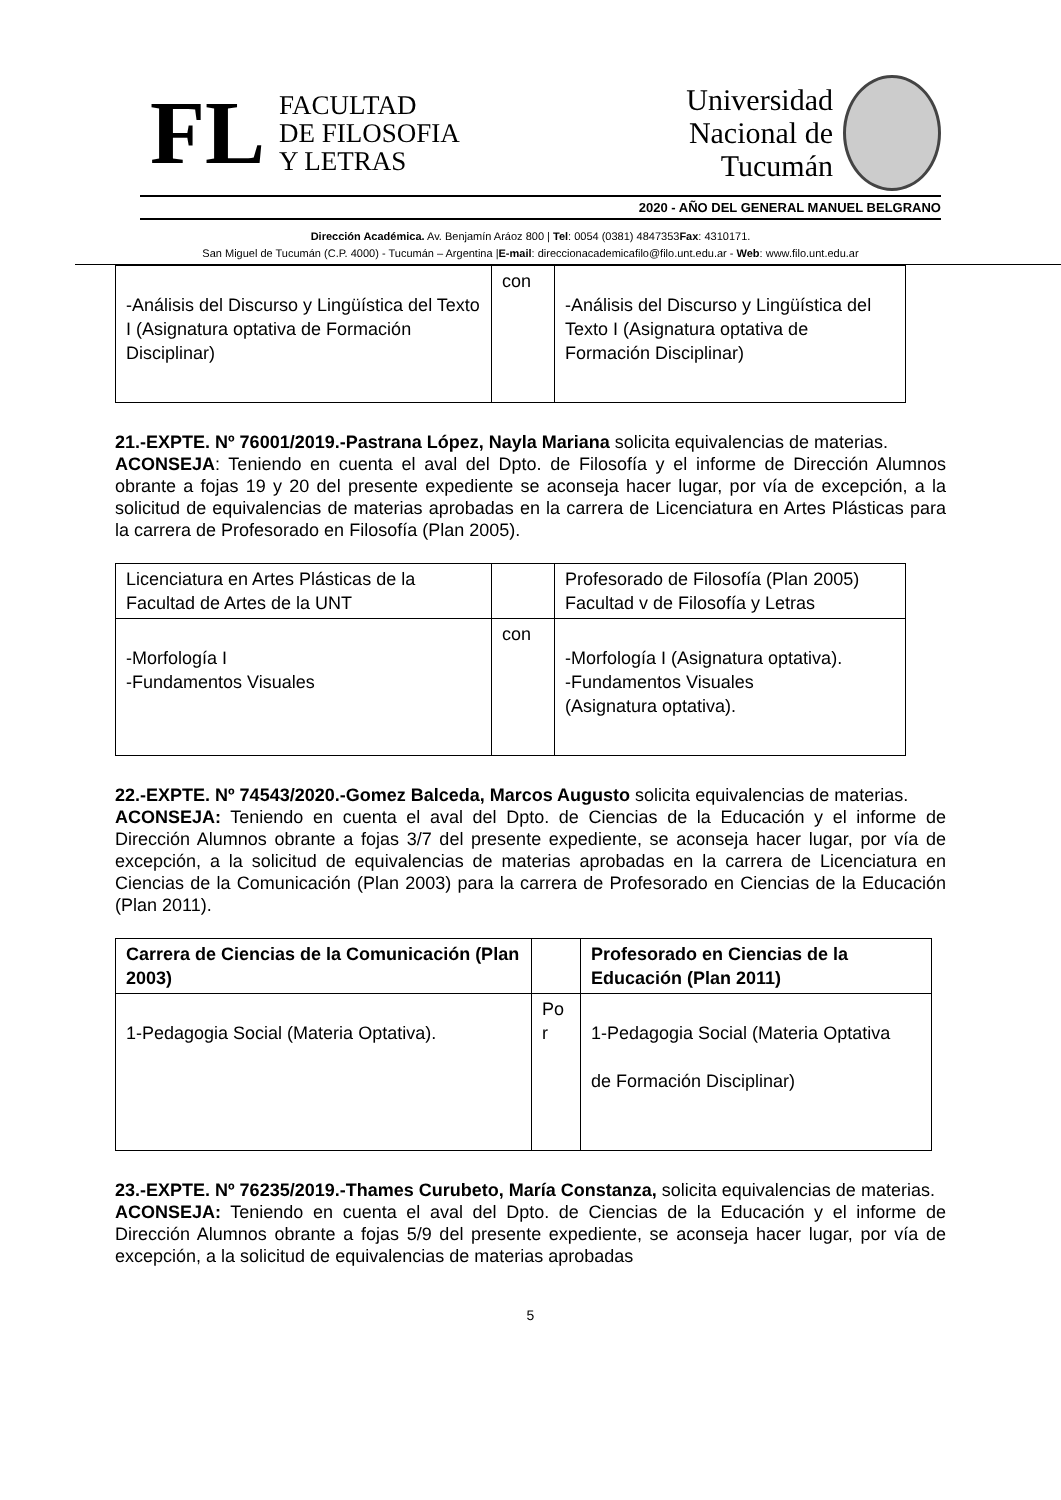FL
FACULTAD
DE FILOSOFIA
Y LETRAS
Universidad
Nacional de
Tucumán
2020 - AÑO DEL GENERAL MANUEL BELGRANO
Dirección Académica. Av. Benjamín Aráoz 800 | Tel: 0054 (0381) 4847353Fax: 4310171.
San Miguel de Tucumán (C.P. 4000) - Tucumán – Argentina |E-mail: direccionacademicafilo@filo.unt.edu.ar - Web: www.filo.unt.edu.ar
| -Análisis del Discurso y Lingüística del Texto I (Asignatura optativa de Formación Disciplinar) | con | -Análisis del Discurso y Lingüística del Texto I (Asignatura optativa de Formación Disciplinar) |
21.-EXPTE. Nº 76001/2019.-Pastrana López, Nayla Mariana solicita equivalencias de materias.
ACONSEJA: Teniendo en cuenta el aval del Dpto. de Filosofía y el informe de Dirección Alumnos obrante a fojas 19 y 20 del presente expediente se aconseja hacer lugar, por vía de excepción, a la solicitud de equivalencias de materias aprobadas en la carrera de Licenciatura en Artes Plásticas para la carrera de Profesorado en Filosofía (Plan 2005).
| Licenciatura en Artes Plásticas de la Facultad de Artes de la UNT | | Profesorado de Filosofía (Plan 2005) Facultad v de Filosofía y Letras |
| -Morfología I -Fundamentos Visuales | con | -Morfología I (Asignatura optativa). -Fundamentos Visuales (Asignatura optativa). |
22.-EXPTE. Nº 74543/2020.-Gomez Balceda, Marcos Augusto solicita equivalencias de materias.
ACONSEJA: Teniendo en cuenta el aval del Dpto. de Ciencias de la Educación y el informe de Dirección Alumnos obrante a fojas 3/7 del presente expediente, se aconseja hacer lugar, por vía de excepción, a la solicitud de equivalencias de materias aprobadas en la carrera de Licenciatura en Ciencias de la Comunicación (Plan 2003) para la carrera de Profesorado en Ciencias de la Educación (Plan 2011).
| Carrera de Ciencias de la Comunicación (Plan 2003) | | Profesorado en Ciencias de la Educación (Plan 2011) |
| 1-Pedagogia Social (Materia Optativa). | Po r | 1-Pedagogia Social (Materia Optativa de Formación Disciplinar) |
23.-EXPTE. Nº 76235/2019.-Thames Curubeto, María Constanza, solicita equivalencias de materias.
ACONSEJA: Teniendo en cuenta el aval del Dpto. de Ciencias de la Educación y el informe de Dirección Alumnos obrante a fojas 5/9 del presente expediente, se aconseja hacer lugar, por vía de excepción, a la solicitud de equivalencias de materias aprobadas
5